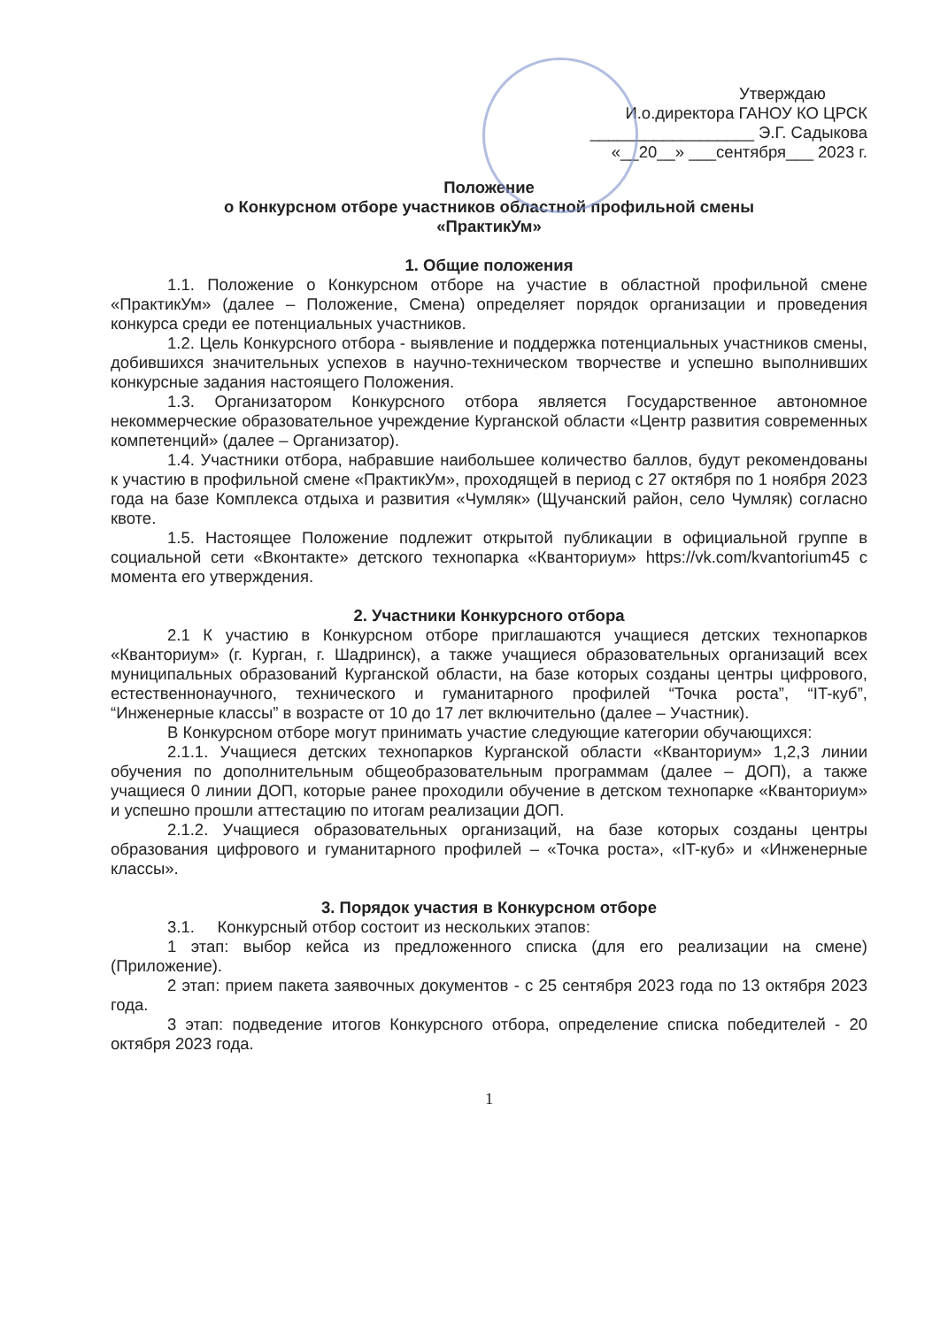Утверждаю
И.о.директора ГАНОУ КО ЦРСК
__________________ Э.Г. Садыкова
«__20__» ___сентября___ 2023 г.
Положение
о Конкурсном отборе участников областной профильной смены
«ПрактикУм»
1. Общие положения
1.1. Положение о Конкурсном отборе на участие в областной профильной смене «ПрактикУм» (далее – Положение, Смена) определяет порядок организации и проведения конкурса среди ее потенциальных участников.
1.2. Цель Конкурсного отбора - выявление и поддержка потенциальных участников смены, добившихся значительных успехов в научно-техническом творчестве и успешно выполнивших конкурсные задания настоящего Положения.
1.3. Организатором Конкурсного отбора является Государственное автономное некоммерческие образовательное учреждение Курганской области «Центр развития современных компетенций» (далее – Организатор).
1.4. Участники отбора, набравшие наибольшее количество баллов, будут рекомендованы к участию в профильной смене «ПрактикУм», проходящей в период с 27 октября по 1 ноября 2023 года на базе Комплекса отдыха и развития «Чумляк» (Щучанский район, село Чумляк) согласно квоте.
1.5. Настоящее Положение подлежит открытой публикации в официальной группе в социальной сети «Вконтакте» детского технопарка «Кванториум» https://vk.com/kvantorium45 с момента его утверждения.
2. Участники Конкурсного отбора
2.1 К участию в Конкурсном отборе приглашаются учащиеся детских технопарков «Кванториум» (г. Курган, г. Шадринск), а также учащиеся образовательных организаций всех муниципальных образований Курганской области, на базе которых созданы центры цифрового, естественнонаучного, технического и гуманитарного профилей “Точка роста”, “IT-куб”, “Инженерные классы” в возрасте от 10 до 17 лет включительно (далее – Участник).
В Конкурсном отборе могут принимать участие следующие категории обучающихся:
2.1.1. Учащиеся детских технопарков Курганской области «Кванториум» 1,2,3 линии обучения по дополнительным общеобразовательным программам (далее – ДОП), а также учащиеся 0 линии ДОП, которые ранее проходили обучение в детском технопарке «Кванториум» и успешно прошли аттестацию по итогам реализации ДОП.
2.1.2. Учащиеся образовательных организаций, на базе которых созданы центры образования цифрового и гуманитарного профилей – «Точка роста», «IT-куб» и «Инженерные классы».
3. Порядок участия в Конкурсном отборе
3.1. Конкурсный отбор состоит из нескольких этапов:
1 этап: выбор кейса из предложенного списка (для его реализации на смене) (Приложение).
2 этап: прием пакета заявочных документов - с 25 сентября 2023 года по 13 октября 2023 года.
3 этап: подведение итогов Конкурсного отбора, определение списка победителей - 20 октября 2023 года.
1